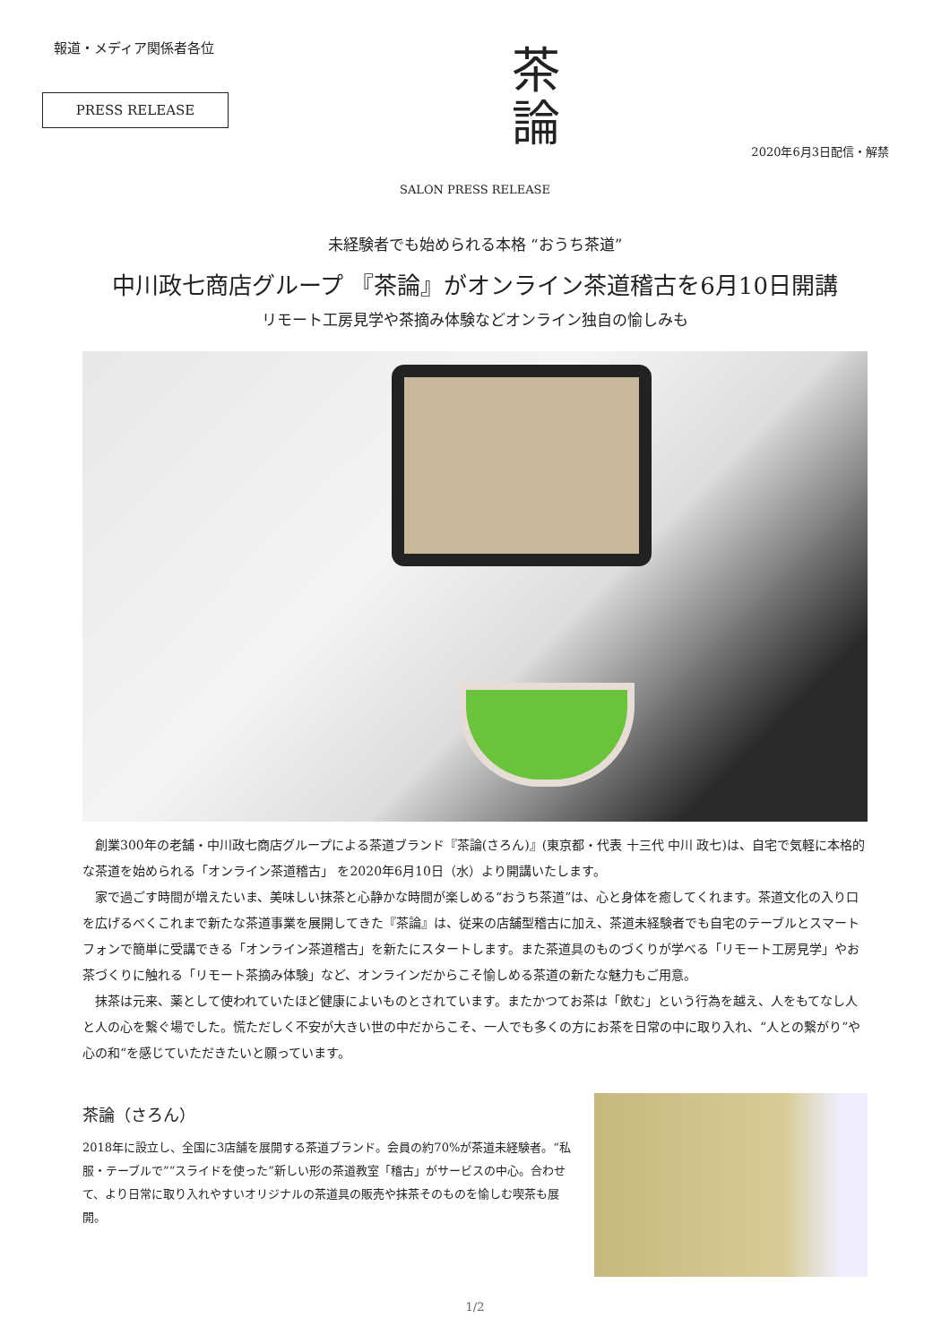報道・メディア関係者各位
PRESS RELEASE
茶
論
2020年6月3日配信・解禁
SALON PRESS RELEASE
未経験者でも始められる本格 “おうち茶道”
中川政七商店グループ 『茶論』がオンライン茶道稽古を6月10日開講
リモート工房見学や茶摘み体験などオンライン独自の愉しみも
創業300年の老舗・中川政七商店グループによる茶道ブランド『茶論(さろん)』(東京都・代表 十三代 中川 政七)は、自宅で気軽に本格的な茶道を始められる「オンライン茶道稽古」 を2020年6月10日（水）より開講いたします。
家で過ごす時間が増えたいま、美味しい抹茶と心静かな時間が楽しめる“おうち茶道”は、心と身体を癒してくれます。茶道文化の入り口を広げるべくこれまで新たな茶道事業を展開してきた『茶論』は、従来の店舗型稽古に加え、茶道未経験者でも自宅のテーブルとスマートフォンで簡単に受講できる「オンライン茶道稽古」を新たにスタートします。また茶道具のものづくりが学べる「リモート工房見学」やお茶づくりに触れる「リモート茶摘み体験」など、オンラインだからこそ愉しめる茶道の新たな魅力もご用意。
抹茶は元来、薬として使われていたほど健康によいものとされています。またかつてお茶は「飲む」という行為を越え、人をもてなし人と人の心を繋ぐ場でした。慌ただしく不安が大きい世の中だからこそ、一人でも多くの方にお茶を日常の中に取り入れ、“人との繋がり”や心の和“を感じていただきたいと願っています。
茶論（さろん）
2018年に設立し、全国に3店舗を展開する茶道ブランド。会員の約70%が茶道未経験者。“私服・テーブルで”“スライドを使った”新しい形の茶道教室「稽古」がサービスの中心。合わせて、より日常に取り入れやすいオリジナルの茶道具の販売や抹茶そのものを愉しむ喫茶も展開。
1/2